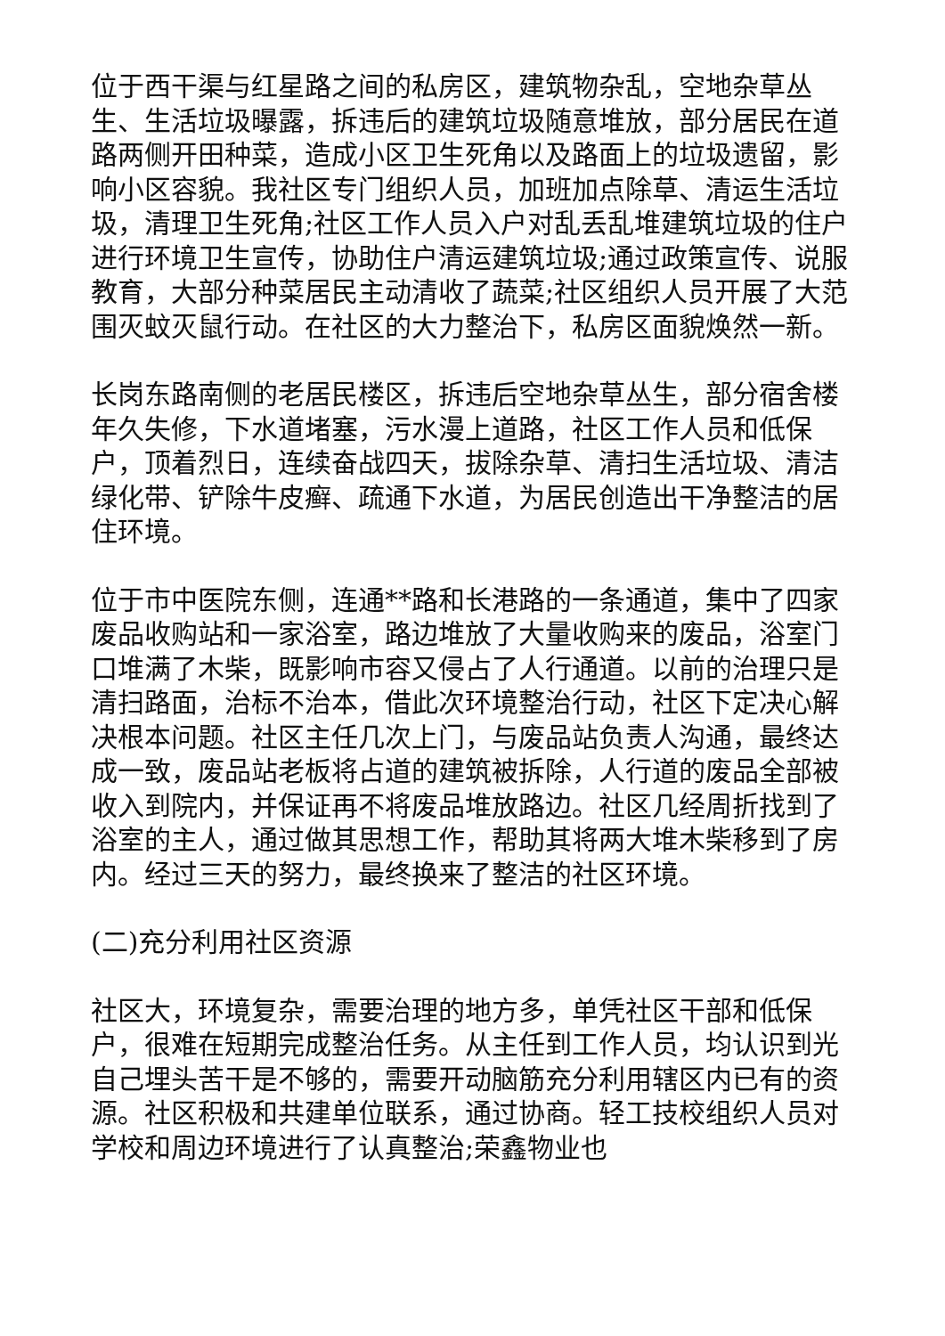位于西干渠与红星路之间的私房区，建筑物杂乱，空地杂草丛生、生活垃圾曝露，拆违后的建筑垃圾随意堆放，部分居民在道路两侧开田种菜，造成小区卫生死角以及路面上的垃圾遗留，影响小区容貌。我社区专门组织人员，加班加点除草、清运生活垃圾，清理卫生死角;社区工作人员入户对乱丢乱堆建筑垃圾的住户进行环境卫生宣传，协助住户清运建筑垃圾;通过政策宣传、说服教育，大部分种菜居民主动清收了蔬菜;社区组织人员开展了大范围灭蚊灭鼠行动。在社区的大力整治下，私房区面貌焕然一新。
长岗东路南侧的老居民楼区，拆违后空地杂草丛生，部分宿舍楼年久失修，下水道堵塞，污水漫上道路，社区工作人员和低保户，顶着烈日，连续奋战四天，拔除杂草、清扫生活垃圾、清洁绿化带、铲除牛皮癣、疏通下水道，为居民创造出干净整洁的居住环境。
位于市中医院东侧，连通**路和长港路的一条通道，集中了四家废品收购站和一家浴室，路边堆放了大量收购来的废品，浴室门口堆满了木柴，既影响市容又侵占了人行通道。以前的治理只是清扫路面，治标不治本，借此次环境整治行动，社区下定决心解决根本问题。社区主任几次上门，与废品站负责人沟通，最终达成一致，废品站老板将占道的建筑被拆除，人行道的废品全部被收入到院内，并保证再不将废品堆放路边。社区几经周折找到了浴室的主人，通过做其思想工作，帮助其将两大堆木柴移到了房内。经过三天的努力，最终换来了整洁的社区环境。
(二)充分利用社区资源
社区大，环境复杂，需要治理的地方多，单凭社区干部和低保户，很难在短期完成整治任务。从主任到工作人员，均认识到光自己埋头苦干是不够的，需要开动脑筋充分利用辖区内已有的资源。社区积极和共建单位联系，通过协商。轻工技校组织人员对学校和周边环境进行了认真整治;荣鑫物业也